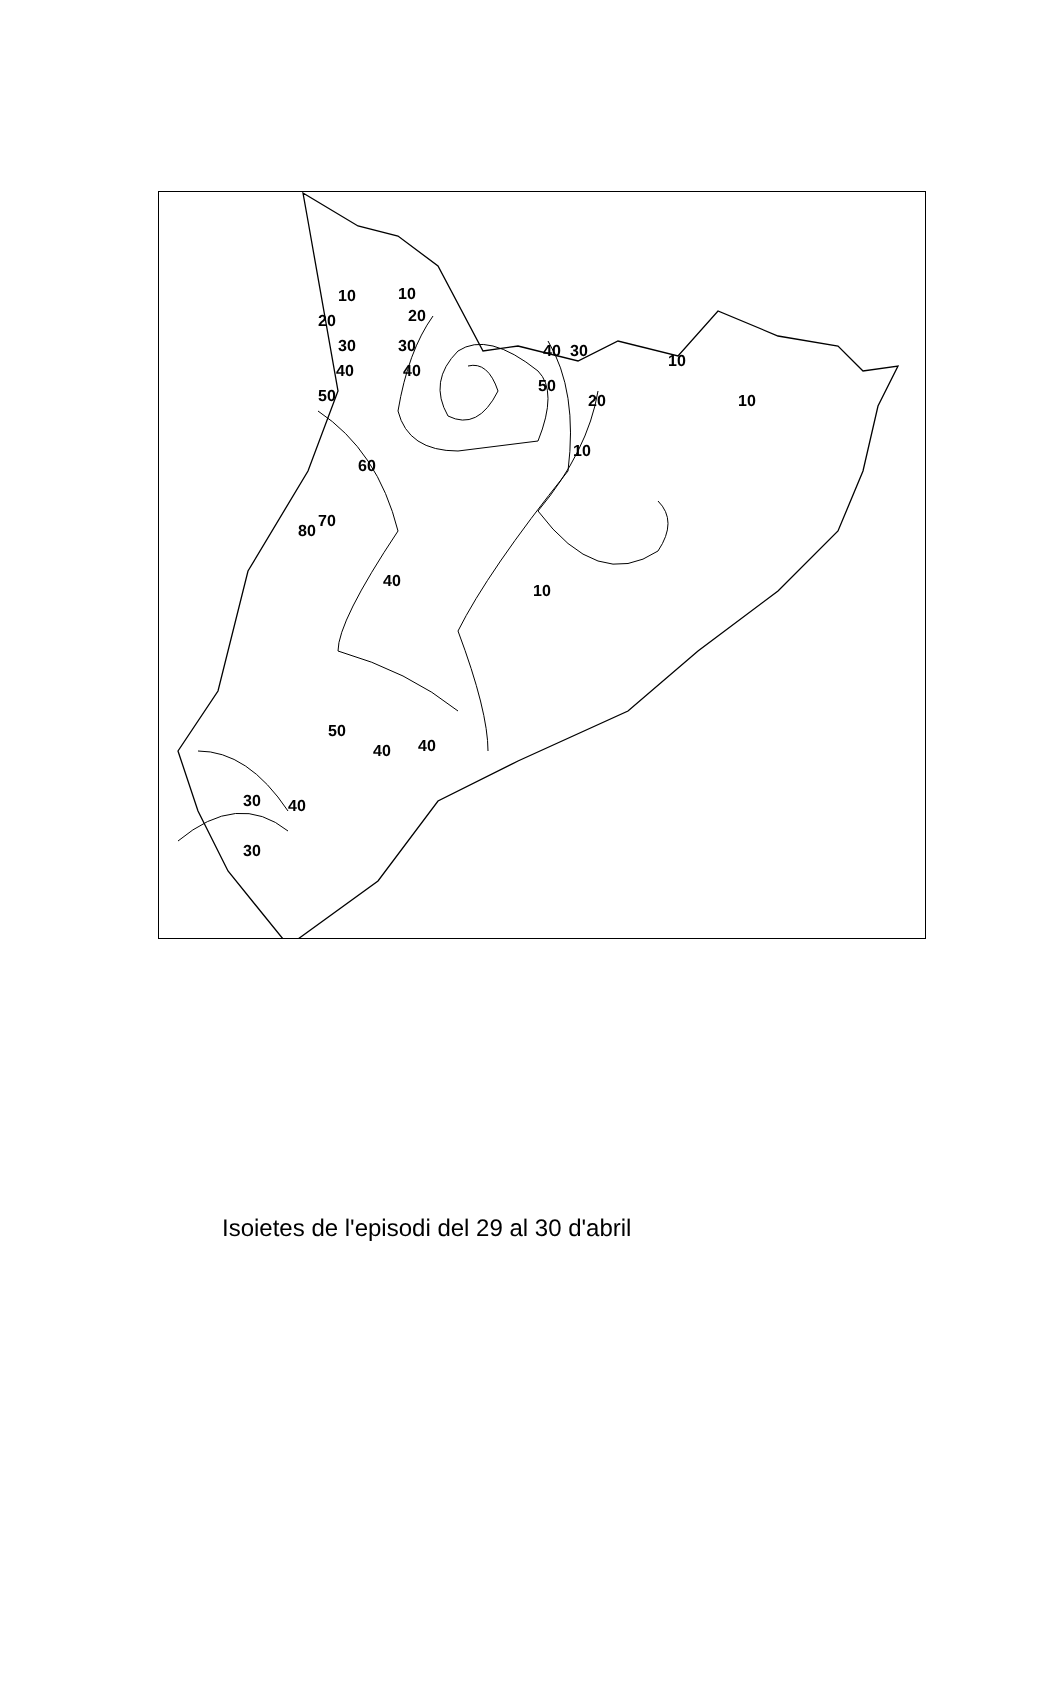10
20
30
40
50
10
20
30
40
40
30
50
20
10
10
10
60
80
70
40
10
50
40
40
30
40
30
Isoietes de l'episodi del 29 al 30 d'abril